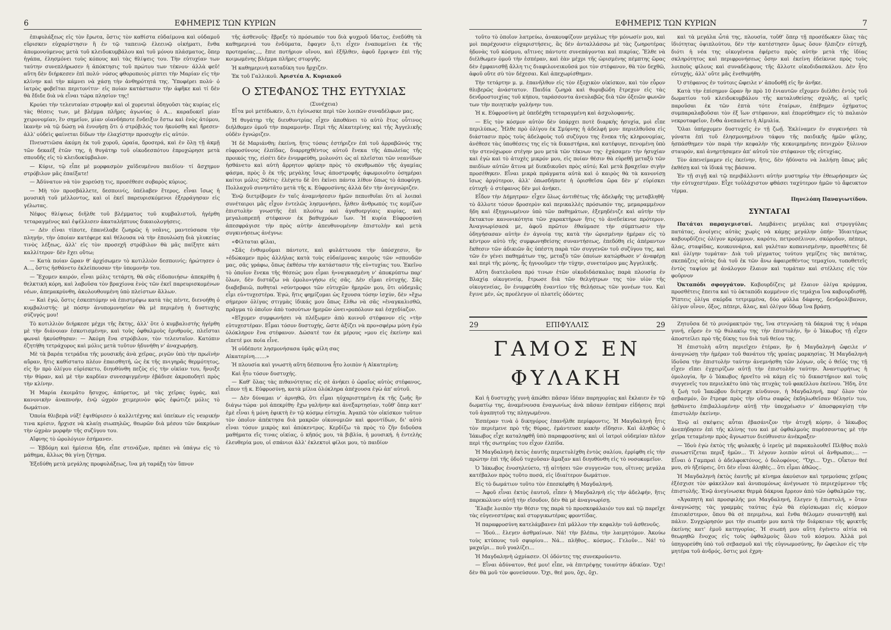6 ΕΦΗΜΕΡΙΣ ΤΩΝ ΚΥΡΙΩΝ
ἐπιφυλάξεως εἰς τὸν ἔρωτα, ὅστις τὸν καθίστα εὐδαίμονα καὶ οὐδαμοῦ εὕρισκεν εὐχαρίστησιν ἢ ἐν τῷ ταπεινῷ ἐλεεινῷ οἰκήματι, ἔνθα ἀπομονούμενος μετὰ τοῦ κλειδοκυμβάλου καὶ τοῦ μόνου πλάσματος, ὅπερ ἠγάπα, ἐλησμόνει τοὺς κόπους καὶ τὰς θλίψεις του. Τὴν εὐτυχίαν των ταύτην συνεπλήρωσεν ἡ ἀπόκτησις τοῦ πρώτου των τέκνου· ἀλλὰ φεῦ! αὕτη δὲν διήρκεσεν ἐπὶ πολύ· νόσος φθοροποιὸς ρίπτει τὴν Μαρίαν εἰς τὴν κλίνην καὶ τὴν κάμνει νὰ χάσῃ τὴν ἀνθηρότητά της. Ὑποφέρει πολύ· ὁ ἰατρὸς φοβεῖται περιτονίτιν· εἰς ποίαν κατάστασιν τὴν ἀφῆκε καὶ τί δὲν θὰ ἔδιδε διὰ νὰ εἶναι τώρα πλησίον της!
Κρούει τὴν τελευταίαν στροφὴν καὶ οἱ χορευταὶ ὁδηγοῦσι τὰς κυρίας εἰς τὰς θέσεις των, μὲ βλέμμα πλῆρες ἀγωνίας ὁ Α... καραδοκεῖ μίαν χειρονομίαν, ἓν σημεῖον, μίαν οἱανδήποτε ἔνδειξιν ἔστω καὶ ἑνὸς ἀτόμου, ἱκανὴν νὰ τῷ δώσῃ νὰ ἐννοήσῃ ὅτι ὁ στρόβιλός του ἠκούσθη καὶ ἤρεσεν· ἀλλ' οὐδεὶς φαίνεται δίδων τὴν ἐλαχίστην προσοχὴν εἰς αὐτόν.
Πνευστιῶσα ἀκόμη ἐκ τοῦ χοροῦ, ὡραία, δροσερά, καὶ ἐν ὅλῃ τῇ ἀκμῇ τῶν δεκαέξ ἐτῶν της, ἡ θυγάτηρ τοῦ οἰκοδεσπότου ἐπροχώρησε μετὰ σπουδῆς εἰς τὸ κλειδοκύμβαλον.
— Κύριε, τῷ εἶπε μὲ μορφασμὸν χαϊδευμένου παιδίου· τί ἄσχημον στρόβιλον μᾶς ἐπαίξατε!
— Ἀδύνατον νὰ τὸν χορεύσῃ τις, προσέθεσε σοβαρὸς κύριος.
— Μὴ τὸν προσβάλλετε, δεσποινίς, ὑπέλαβεν ἕτερος, εἶναι ἴσως ἡ μουσικὴ τοῦ μέλλοντος, καὶ οἱ ἐκεῖ παρευρισκόμενοι ἐξερράγησαν εἰς γέλωτας.
Νέφος θλίψεως διῆλθε τοῦ βλέμματος τοῦ κυμβαλιστοῦ, ἠγέρθη τεταραγμένος καὶ ἐψέλλισεν ἀκαταλήπτους δικαιολογήσεις.
— Δὲν εἶναι τίποτε, ἐπανέλαβε ζωηρῶς ἡ νεᾶνις, μαντεύσασα τὴν πληγήν, τὴν ὁποίαν κατέφερε καὶ θέλουσα νὰ τὴν ἐπουλώσῃ διὰ γλυκείας τινὸς λέξεως, ἀλλ' εἰς τὸν προσεχῆ στρόβιλον θὰ μᾶς παίξητε κάτι καλλίτερον· δὲν ἔχει οὕτω;
— Κατὰ ποίαν ὥραν θ' ἀρχίσωμεν τὸ κοτιλλιὸν δεσποινίς; ἠρώτησεν ὁ Α..., ὅστις ἠσθάνετο ἐκλείπουσαν τὴν ὑπομονήν του.
— Ἔχομεν καιρόν, εἶναι μόλις τετάρτη, θὰ σᾶς εἰδοποιήσω· ἀπεκρίθη ἡ θελκτικὴ κόρη, καὶ λαβοῦσα τὸν βραχίονα ἑνὸς τῶν ἐκεῖ παρευρισκομένων νέων, ἀπεμακρύνθη, ἀκολουθουμένη ὑπὸ πλείστων ἄλλων.
— Καὶ ἐγώ, ὅστις ἐσκεπτόμην νὰ ἐπιστρέψω κατὰ τὰς πέντε, διενοήθη ὁ κυμβαλιστής· μὲ πόσην ἀνυπομονησίαν θὰ μὲ περιμένῃ ἡ δυστυχὴς σύζυγός μου!
Τὸ κοτιλλιὸν διήρκεσε μέχρι τῆς ἕκτης, ἀλλ' ὅτε ὁ κυμβαλιστὴς ἠγέρθη μὲ τὴν διάνοιαν ἐσκοτισμένην, καὶ τοὺς ὀφθαλμοὺς ἐρυθρούς, πλεῖσται φωναὶ ἠκούσθησαν: — Ἀκόμη ἕνα στρόβιλον, τὸν τελευταῖον. Κατόπιν ἐζητήθη τετράχορος καὶ μόλις μετὰ τοῦτον ἠδυνήθη ν' ἀναχωρήσῃ.
Μὲ τὰ βαρέα τετράδια τῆς μουσικῆς ἀνὰ χεῖρας, ριγῶν ὑπὸ τὴν πρωϊνὴν αὔραν, ἥτις καθίστατο πλέον ἐπαισθητή, ὡς ἐκ τῆς πνιγηρᾶς θερμότητος, εἰς ἣν πρὸ ὀλίγου εὑρίσκετο, διηυθύνθη πεζὸς εἰς τὴν οἰκίαν του, ἤνοιξε τὴν θύραν, καὶ μὲ τὴν καρδίαν συνεσφιγμένην ἐβάδισε ἀκροποδητὶ πρὸς τὴν κλίνην.
Ἡ Μαρία ἐκοιμᾶτο ἥσυχος, ἀπύρετος, μὲ τὰς χεῖρας ὑγράς, καὶ κανονικὴν ἀναπνοήν, ἐνῷ ὠχρὸν χειμερινὸν φῶς ἐφώτιζε μόλις τὸ δωμάτιον.
Ὁποία θλιβερὰ νύξ! ἐψιθύρισεν ὁ καλλιτέχνης καὶ ὑπείκων εἰς νευρικήν τινα κρίσιν, ἤρχισε νὰ κλαίῃ σιωπηλῶς, θεωρῶν διὰ μέσου τῶν δακρύων τὴν ὠχρὰν μορφὴν τῆς συζύγου του.
Αἴφνης τὸ ὡρολόγιον ἐσήμανεν.
— Ἑβδόμη καὶ ἡμίσεια ἤδη, εἶπε στενάζων, πρέπει νὰ ὑπάγω εἰς τὸ μάθημα, ἄλλως θὰ γίνῃ ζήτημα.
Ἐξεδύθη μετὰ μεγάλης προφυλάξεως, ἵνα μὴ ταράξῃ τὸν ὕπνον
τῆς ἀσθενοῦς· ἔβρεξε τὸ πρόσωπόν του διὰ ψυχροῦ ὕδατος, ἐνεδύθη τὰ καθημερινά του ἐνδύματα, ἔφαγεν ὅ,τι εἶχεν ἐναπομείνει ἐκ τῆς προτεραίας..., ἔπιε ποτήριον οἴνου, καὶ ἐξῆλθεν, ἀφοῦ ἔρριψεν ἐπὶ τῆς κοιμωμένης βλέμμα πλῆρες στοργῆς.
Ἡ καθημερινὴ καταδίκη του ἤρχιζεν.
Ἐκ τοῦ Γαλλικοῦ. Ἀριστέα Α. Κυριακοῦ
Ο ΣΤΕΦΑΝΟΣ ΤΗΣ ΕΥΤΥΧΙΑΣ
(Συνέχεια)
Εἶτα μοὶ μετέδωκεν, ὅ,τι ἐγίνωσκε περὶ τῶν λοιπῶν συναδέλφων μας.
Ἡ θυγάτηρ τῆς διευθυντρίας εἶχεν ἀποθάνει τὸ αὐτὸ ἔτος οὗτινος διήλθομεν ὁμοῦ τὴν παραμονήν. Περὶ τῆς Αἰκατερίνης καὶ τῆς Ἀγγελικῆς οὐδὲν ἐγνώριζεν.
Ἡ δὲ Μαριάνθη; ἐκείνη, ἥτις τόσας ἐστήριζεν ἐπὶ τοῦ ἀρραβῶνός της εὐφροσύνους ἐλπίδας, διαρρηχθέντος αὐτοῦ ἕνεκα τῆς ἀπωλείας τῆς προικός της, εἰσέτι δὲν ἐνυμφεύθη, μολονότι ὡς αἱ πλεῖσται τῶν νεανίδων ἠσθάνετο καὶ αὐτὴ ἄρρητον φρίκην πρὸς τὸ σκυθρωπὸν τῆς ἀγαμίας φάσμα, πρὸς ὃ ἐκ τῆς μεγάλης ἴσως ἀποστροφῆς ἀφωμοιοῦτο ὁσημέραι καίτοι μόλις 26έτις· ἐλέγετο δὲ ὅτι ἐκίνει πάντα λίθον ὅπως τὸ ἀποφύγῃ. Πολλαχοῦ συνηντᾶτο μετὰ τῆς κ. Εὐφροσύνης ἀλλὰ δὲν τὴν ἀνεγνώριζεν.
Ἐνῷ διετρίβομεν ἐν ταῖς ἀναμνήσεσιν ἡμῶν πεποιθυῖαι ὅτι αἱ λοιπαὶ συνέταιροι μᾶς εἶχον ἐντελῶς λησμονήσει, ἦλθεν ἄνθρωπός τις κομίζων ἐπιστολὴν γνωστῆς ἐπὶ πλούτῳ καὶ ἀγαθοεργίαις κυρίας, καὶ μεγαλοπρεπῆ στέφανον ἐκ βαθυχρόων ἴων. Ἡ κυρία Εὐφροσύνη ἀπεσφράγισε τὴν πρὸς αὐτὴν ἀπευθυνομένην ἐπιστολὴν καὶ μετὰ συγκινήσεως ἀνέγνω:
«Φίλταται φίλαι,
»Σᾶς ἐνθυμοῦμαι πάντοτε, καὶ φυλάττουσα τὴν ὑπόσχεσιν, ἣν »ἐδώκαμεν πρὸς ἀλλήλας κατὰ τοὺς εὐδαίμονας καιροὺς τῶν »σπουδῶν μας, σᾶς γράφω, ὅπως ἐκθέσω τὴν κατάστασιν τῆς εὐ»τυχίας του. Ἐκεῖνο τὸ ὁποῖον ἕνεκα τῆς θέσεώς μου εἶμαι ἠ»ναγκασμένη ν' ἀποκρύπτω παρ' ὅλων, δὲν διστάζω νὰ ὁμολο»γήσω εἰς σᾶς. Δὲν εἶμαι εὐτυχής. Σᾶς διαβεβαιῶ, ποθηταὶ »σύντροφοι τῶν εὐτυχῶν ἡμερῶν μου, ὅτι οὐδεμιᾶς εἶμι εὐ»τυχεστέρα. Ἐγώ, ἥτις φημίζομαι ὡς ἔχουσα τόσην ἰσχύν, δὲν »ἔχω σήμερον ὀλίγας στιγμὰς ἰδικάς μου ὅπως ἔλθω νὰ σᾶς »ἐναγκαλισθῶ, πρᾶγμα τὸ ὁποῖον ἀπὸ τοσούτων ἡμερῶν ὠνει»ροπόλουν καὶ ἐσχεδίαζον.
«Εἴχομεν συμφωνήσει νὰ πλέξωμεν ἀπὸ κοινοῦ στέφανον εἰς »τὴν εὐτυχεστέραν. Εἶμαι τόσον δυστυχής, ὥστε ἀξίζει νὰ προ»σφέρω μόνη ἐγὼ ὁλόκληρον ἕνα στέφανον. Δώσατέ τον ἐκ μέρους »μου εἰς ἐκείνην καὶ εἴπετέ μοι ποία εἶνε.
Ἡ οὐδέποτε λησμονήσασα ὑμᾶς φίλη σας
Αἰκατερίνη.......»
Ἡ πλουσία καὶ γνωστὴ αὕτη δέσποινα ἦτο λοιπὸν ἡ Αἰκατερίνη;
Καὶ ἦτο τόσον δυστυχής.
— Καθ' ὅλας τὰς πιθανότητας εἰς σὲ ἀνήκει ὁ ὡραῖος αὐτὸς στέφανος, εἶπον τῇ κ. Εὐφροσύνῃ, κατὰ μίλια ὁλόκληρα ἀπέχουσα ἐγὼ ἀπ' αὐτοῦ.
— Δὲν δύναμαι ν' ἀρνηθῶ, ὅτι εἶμαι ηὐχαριστημένη ἐκ τῆς ζωῆς ἣν διάγω τώρα· μοὶ ἀπεκρίθη· ἔχω γαλήνην καὶ ἀνεξαρτησίαν, τοῦθ' ὅπερ κατ' ἐμὲ εἶναι ἡ μόνη ἐφικτὴ ἐν τῷ κόσμῳ εὐτυχία. Ἀγαπῶ τὸν οἰκίσκον τοῦτον τὸν ὁποῖον ἀπέκτησα διὰ μακρῶν οἰκονομιῶν καὶ φροντίδων, δι' αὐτὸ εἶναι τόσον μικρὸς καὶ ἀπόκεντρος. Κερδίζω τὰ πρὸς τὸ ζῆν διδοῦσα μαθήματα εἴς τινας οἰκίας, ὁ κῆπός μου, τὰ βιβλία, ἡ μουσική, ἡ ἐντελὴς ἐλευθερία μου, οἱ σπάνιοι ἀλλ' ἐκλεκτοὶ φίλοι μου, τὸ παιδίον
ΕΦΗΜΕΡΙΣ ΤΩΝ ΚΥΡΙΩΝ 7
τοῦτο τὸ ὁποῖον λατρεύω, ἀνακουφίζουν μεγάλως τὴν μόνωσίν μου, καὶ μοὶ παρέχουσιν εὐχαριστήσεις, ἃς δὲν ἀνταλλάσσω μὲ τὰς ζωηροτέρας ἡδονὰς τοῦ κόσμου, αἵτινες πάντοτε συνεπάγονται καὶ πικρίας. Ἔλθε νὰ διέλθωμεν ὁμοῦ τὴν ἑσπέραν, καὶ ἐὰν μέχρι τῆς ὡρισμένης πέμπτης ὥρας δὲν ἐμφανισθῇ ἄλλη τις διαφιλονεικοῦσά μοι τὸν στέφανον, θὰ τὸν δεχθῶ, ἀφοῦ οὔτε σὺ τὸν δέχεσαι. Καὶ ἀπεχωρίσθημεν.
Τὴν τετάρτην μ. μ. ἐπανῆλθον εἰς τὸν ἐξοχικὸν οἰκίσκον, καὶ τὸν εὗρον θλιβερῶς ἀνάστατον. Παιδία ζωηρὰ καὶ θορυβώδη ἔτρεχον εἰς τὰς δενδροστοιχίας τοῦ κήπου, ταράσσοντα ἀνευλαβῶς διὰ τῶν ὀξειῶν φωνῶν των τὴν ποιητικὴν γαλήνην του.
Ἡ κ. Εὐφροσύνη μὲ ὑπεδέχθη τεταραγμένη καὶ ἀσχολοφανής.
— Εἰς τὸν κόσμον αὐτὸν δὲν ὑπάρχει ποτὲ διαρκὴς ἡσυχία, μοὶ εἶπε περιλύπως. Ἦλθε πρὸ ὀλίγου ἐκ Σμύρνης ἡ ἀδελφή μου· περιελθοῦσα εἰς διάστασιν πρὸς τοὺς ἀδελφοὺς τοῦ συζύγου της ἕνεκα τῆς κληρονομίας, ἀνέθεσε τὰς ὑποθέσεις της εἰς τὰ δικαστήρια, καὶ κατέφυγε, πενομένη ὑπὸ τὴν στενόχωρον στέγην μου μετὰ τῶν τέκνων της· ἐχάσαμεν τὴν ἡσυχίαν καὶ ἐγὼ καὶ τὸ ἀτυχὲς μικρόν μου, εἰς ποίαν θέσιν θὰ εὑρεθῇ μεταξὺ τῶν παιδίων αὐτῶν ἅτινα μὲ διεκδικοῦσι πρὸς αὐτό; Καὶ μετὰ βραχεῖαν σιγὴν προσέθηκεν. Εἶναι μικρὰ πράγματα αὐτὰ καὶ ὁ καιρὸς θὰ τὰ κανονίσῃ ἴσως ἀργότερον, ἀλλ' ὁπωσδήποτε ἡ ὁρισθεῖσα ὥρα δὲν μ' εὑρίσκει εὐτυχῆ· ὁ στέφανος δὲν μοὶ ἀνήκει.
Εἶδον τὴν Δήμητραν· εἶχεν ὅλως ἀντιθέτως τῆς ἀδελφῆς της μεταβληθῆ· τὸ ἄλλοτε τόσον δροσερὸν καὶ περικαλλὲς πρόσωπόν της, μεμαραμμένον ἤδη καὶ ἐξηγριωμένον ὑπὸ τῶν παθημάτων, ἐξεμηδένιζε καὶ αὐτὴν τὴν ἔκτακτον κανονικότητα τῶν χαρακτήρων ἥτις τὸ ἀνεδείκνυε πρότερον. Ἀναγνωρίσασά με, ἀφοῦ πρῶτον ἐθαύμασε τὴν σύμπτωσιν τὴν ὁδηγήσασαν αὐτὴν ἐν ἀγνοίᾳ της κατὰ τὴν ὡρισμένην ἡμέραν εἰς τὸ κέντρον αὐτὸ τῆς συμφωνηθείσης συναντήσεως, ἐπεδόθη εἰς ἀπέραντον ἔκθεσιν τῶν ἀδικιῶν ἃς ὑπέστη παρὰ τῶν συγγενῶν τοῦ συζύγου της, καὶ τῶν ἐν γένει παθημάτων της, μεταξὺ τῶν ὁποίων κατώρθωσε ν' ἀναφέρῃ καὶ περὶ τῆς μόνης, ἧς ἠγνοοῦμεν τὴν τύχην, συνεταίρου μας Ἀγγελικῆς.
Αὕτη διατελοῦσα πρό τινων ἐτῶν οἰκοδιδάσκαλος παρὰ πλουσίᾳ ἐν Βλαχίᾳ οἰκογενείᾳ, ἔτρωσε διὰ τῶν θελγήτρων της τὸν υἱὸν τῆς οἰκογενείας, ὃν ἐνυμφεύθη ἐναντίον τῆς θελήσεως τῶν γονέων του. Καὶ ἔγινε μέν, ὡς προέλεγον οἱ πλατεῖς ὀδόντες
καὶ τὰ μεγάλα ὦτά της, πλουσία, τοῦθ' ὅπερ τῇ προσέδωκεν ὅλας τὰς ἰδιότητας ὀψιπλούτου, δὲν τὴν κατέστησεν ὅμως ὅσον ἤλπιζεν εὐτυχῆ, διότι ἡ νέα της οἰκογένεια ἐφέρετο πρὸς αὐτὴν μετὰ τῆς ἰδίας σκληρότητος καὶ περιφρονήσεως ὅσην καὶ ἐκείνη ἐδείκνυε πρὸς τοὺς λοιποὺς φίλους καὶ συναδέλφους τῆς ἄλλοτε οἰκοδιδασκάλου. Δὲν ἦτο εὐτυχής, ἀλλ' οὔτε μᾶς ἐνεθυμήθη.
Ὁ στέφανος ἐν τούτοις ὤφειλε ν' ἀποδοθῇ εἰς ἣν ἀνῆκε.
Κατὰ τὴν ἐπίσημον ὥραν ἣν πρὸ 10 ἐνιαυτῶν εἴχομεν διέλθει ἐντὸς τοῦ δωματίου τοῦ κλειδοκυμβάλου τῆς καταλυθείσης σχολῆς, αἱ τρεῖς παροῦσαι ἐκ τῶν ἑπτὰ τότε ἑταίρων, ἐπέβημεν ὀχήματος συμπαραλαβοῦσαι τὸν ἐξ ἴων στέφανον, καὶ ἐπορεύθημεν εἰς τὸ παλαιὸν νεκροταφεῖον, ἔνθα ἀνεπαύετο ἡ Αἰμυλία.
Ὅλαι ὑπήρχομεν δυστυχεῖς ἐν τῇ ζωῇ. Ἐκλίναμεν ἐν συγκινήσει τὰ γόνατα ἐπὶ τοῦ ἐλησμονημένου τάφου τῆς παιδικῆς ἡμῶν φίλης, ἠσπάσθημεν τὸν παρὰ τὴν κεφαλὴν τῆς κεκοιμημένης πενιχρὸν ξύλινον σταυρόν, καὶ ἀνηρτήσαμεν ἀπ' αὐτοῦ τὸν στέφανον τῆς εὐτυχίας.
Τὸν ἀπενείμαμεν εἰς ἐκείνην, ἥτις, δὲν ἠδύνατο νὰ λαλήσῃ ὅπως μᾶς ἐκθέσῃ καὶ τὰ ἰδικά της βάσανα.
Ἐν τῇ σιγῇ καὶ τῷ περιβάλλοντι αὐτὴν μυστηρίῳ τὴν ἐθεωρήσαμεν ὡς τὴν εὐτυχεστέραν. Εἶχε τοὐλάχιστον φθάσει ταχύτερον ἡμῶν τὸ ἄφευκτον τέρμα.
Πηνελόπη Παναγιωτίδου.
ΣΥΝΤΑΓΑΙ
Πατάται παραγεμισταί. Λαμβάνεις μεγάλας καὶ στρογγύλας πατάτας, ἀνοίγεις αὐτὰς χωρὶς νὰ κάμῃς μεγάλην ὀπήν· Ἰδιαιτέρως καβουρδίζεις ὀλίγον κρόμμυον, καρότο, πετροσέλινον, σκόροδον, πέπερι, ἅλας, σταφίδας, κουκουνάρια, καὶ γαλέταν κοπανισμένην, προσθέτεις δὲ καὶ ὀλίγην τομάταν· Διὰ τοῦ μίγματος τούτου γεμίζεις τὰς πατάτας, σκεπάζεις αὐτὰς διὰ τοῦ ἐκ τῶν ἄνω ἀφαιρεθέντος τεμαχίου, τοποθετεῖς ἐντὸς ταψίου μὲ ἀνάλογον ἔλαιον καὶ τομάταν καὶ στέλλεις εἰς τὸν φοῦρνον
Ὀκταπόδι σφογγάτον. Καβουρδίζεις μὲ ἔλαιον ὀλίγα κρόμμυα, προσθέτεις ἔπειτα καὶ τὸ ὀκταπόδι κομμένον εἰς τεμάχια ἵνα καβουρδισθῇ. Ῥίπτεις ὀλίγα σκόρδα τετριμμένα, δύο φύλλα δάφνης, δενδρολίβανον, ὀλίγον οἶνον, ὄξος, πέπερι, ἅλας, καὶ ὀλίγον ὕδωρ ἵνα βράσῃ.
29 ΕΠΙΦΥΛΛΙΣ 29
ΓΑΜΟΣ ΕΝ ΦΥΛΑΚΗ
Καὶ ἡ δυστυχὴς γυνὴ ἀπώθει πᾶσαν ἰδέαν παρηγορίας καὶ ἔκλαιεν ἐν τῷ δωματίῳ της, ἀναμένουσα ἐναγωνίως ἀνὰ πᾶσαν ἑσπέραν εἰδήσεις περὶ τοῦ ἀγαπητοῦ της πληγωμένου.
Ἑσπέραν τινὰ ὁ δικηγόρος ἐπανῆλθε περίφροντις. Ἡ Μαγδαληνὴ ἧτις τὸν περιέμενε πρὸ τῆς θύρας, ἐμάντευσε κακὴν εἴδησιν. Καὶ ἀληθῶς ὁ Ἰάκωβος εἶχε καταληφθῆ ὑπὸ παραφροσύνης καὶ οἱ ἰατροὶ οὐδεμίαν πλέον περὶ τῆς σωτηρίας του εἶχον ἐλπίδα.
Ἡ Μαγδαληνὴ ἐκτὸς ἑαυτῆς περιετυλίχθη ἐντὸς σαλίου, ἐρρίφθη εἰς τὴν πρώτην ἐπὶ τῆς ὁδοῦ τυχοῦσαν ἅμαξαν καὶ διηυθύνθη εἰς τὸ νοσοκομεῖον.
Ὁ Ἰάκωβος ἐνοσηλεύετο, τῇ αἰτήσει τῶν συγγενῶν του, οἵτινες μεγάλα κατέβαλον πρὸς τοῦτο ποσά, εἰς ἰδιαίτερον δωμάτιον.
Εἰς τὸ δωμάτιον τοῦτο τὸν ἐπεσκέφθη ἡ Μαγδαληνή.
— Ἀφοῦ εἶναι ἐκτὸς ἑαυτοῦ, εἶπεν ἡ Μαγδαληνὴ εἰς τὴν ἀδελφήν, ἥτις παρεκώλυεν αὐτῇ τὴν εἴσοδον, δὲν θὰ μὲ ἀναγνωρίσῃ.
Ἔλαβε λοιπὸν τὴν θέσιν της παρὰ τὸ προσκεφάλαιόν του καὶ τῷ παρεῖχε τὰς εὐγενεστέρας καὶ στοργικωτέρας φροντίδας.
Ἡ παραφροσύνη κατελάμβανεν ἐπὶ μᾶλλον τὴν κεφαλὴν τοῦ ἀσθενοῦς.
— Ἰδού... ἔλεγεν ἀσθμαίνων. Νά! τὴν βλέπω, τὴν λαιμητόμον. Ἀκούω τοὺς κτύπους τοῦ σφυρίου... Νά... πλῆθος.. κόσμος.. Γελοῦν... Νά! τὸ μαχαῖρι... ποῦ γυαλίζει...
Ἡ Μαγδαληνὴ ὠχρίασεν. Οἱ ὀδόντες της συνεκρούοντο.
— Εἶναι ἀδύνατον, θεέ μου! εἶπε, νὰ ἐπιτρέψῃς τοιαύτην ἀδικίαν. Ὄχι! δὲν θὰ μοῦ τὸν φονεύσουν. Ὄχι, θεέ μου, ὄχι, ὄχι.
Ζητοῦσα δὲ τὸ ρινόμακτρόν της, ἵνα στεγνώσῃ τὰ δάκρυά της ἡ νέαρα γυνή, εὗρεν ἐν τῷ θυλακίῳ της τὴν ἐπιστολήν, ἣν ὁ Ἰάκωβος τῇ εἶχεν ἀποστείλει πρὸ τῆς δίκης του διὰ τοῦ θείου της.
Ἡ ἐπιστολὴ αὕτη περιεῖχεν ἑτέραν, ἣν ἡ Μαγδαληνὴ ὤφειλε ν' ἀναγνώσῃ τὴν ἡμέραν τοῦ θανάτου τῆς γραίας μαρκησίας. Ἡ Μαγδαληνὴ ἰδοῦσα τὴν ἐπιστολὴν ταύτην ἀνεμνήσθη τῶν λόγων, οὓς ὁ θεῖός της τῇ εἶχεν εἴπει ἐγχειρίζων αὐτῇ τὴν ἐπιστολὴν ταύτην. Ἀναντιρρήτως ἡ ὁμολογία, ἣν ὁ Ἰάκωβος ἠρνεῖτο νὰ κάμῃ εἰς τὸ δικαστήριον καὶ τοὺς συγγενεῖς του περιελκέτο ὑπὸ τὰς πτυχὰς τοῦ φακέλλου ἐκείνου. Ἤδη, ὅτε ἡ ζωὴ τοῦ Ἰακώβου διέτρεχε κίνδυνον, ἡ Μαγδαληνή, παρ' ὅλον τὸν σεβασμόν, ὃν ἔτρεφε πρὸς τὴν οὕτω σαφῶς ἐκδηλωθεῖσαν θέλησίν του, ᾐσθάνετο ἐπιβαλλομένην αὐτῇ τὴν ὑποχρέωσιν ν' ἀποσφραγίσῃ τὴν ἐπιστολὴν ἐκείνην.
Ἐνῷ αἱ σκέψεις αὗται ἐβασάνιζον τὴν ἀτυχῆ κόρην, ὁ Ἰάκωβος ἀνεπήδησεν ἐπὶ τῆς κλίνης του καὶ μὲ ὀφθαλμοὺς πυρέσσοντας μὲ τὴν χεῖρα τεταμένην πρὸς ἄγνωστον διεύθυνσιν ἀνέκραξεν·
— Ἰδοὺ ἐγὼ ἐκτὸς τῆς φυλακῆς ὁ ἱερεὺς μὲ παρακολουθεῖ Πλῆθος πολὺ συνωστίζεται περιξ ἡμῶν... Τί λέγουν λοιπὸν αὐτοὶ οἱ ἄνθρωποι;... — Εἶναι ὁ Γαμπραὶ ὁ ἀδελφοκτόνος, ὁ δολοφόνος. "Ὄχι... Ὄχι.. Οἶκτον θεέ μου, σὺ ἠξεύρεις, ὅτι δὲν εἶναι ἀληθές... ὅτι εἶμαι ἀθῶος..
Ἡ Μαγδαληνὴ ἐκτὸς ἑαυτῆς μὲ κίνημα ἀκούσιον καὶ τρεμούσας χεῖρας ἐξέσχισε τὸν φάκελλον καὶ ἀνυπομόνως ἀνέγνωσε τὸ περιεχόμενον τῆς ἐπιστολῆς. Ἐνῷ ἀνεγίνωσκε θερμὰ δάκρυα ἔρρεον ἀπὸ τῶν ὀφθαλμῶν της.
«Ἀγαπητὴ καὶ προσφιλής μοι Μαγδαληνή, ἔλεγεν ἡ ἐπιστολή, » ὅταν ἀναγνώσῃς τὰς γραμμὰς ταύτας ἐγὼ θὰ εὑρίσκωμαι εἰς κόσμον ἐπιεικέστερον, ὅπου θὰ σὲ περιμένω, καὶ ἔνθα θέλομεν συναντηθῇ καὶ πάλιν. Συγχώρησόν μοι τὴν σιωπήν μου κατὰ τὴν διάρκειαν τῆς φρικτῆς ἐκείνης κατ' ἐμοῦ κατηγορίας. Ἡ σιωπή μου αὕτη ἐγένετο αἰτία νὰ θεωρηθῶ ἔνοχος εἰς τοὺς ὀφθαλμοὺς ὅλου τοῦ κόσμου. Ἀλλὰ μοὶ ὑπηγορεύθη ὑπὸ τοῦ σεβασμοῦ καὶ τῆς εὐγνωμοσύνης, ἣν ὤφειλον εἰς τὴν μητέρα τοῦ ἀνδρός, ὅστις μοὶ ἐχρη-